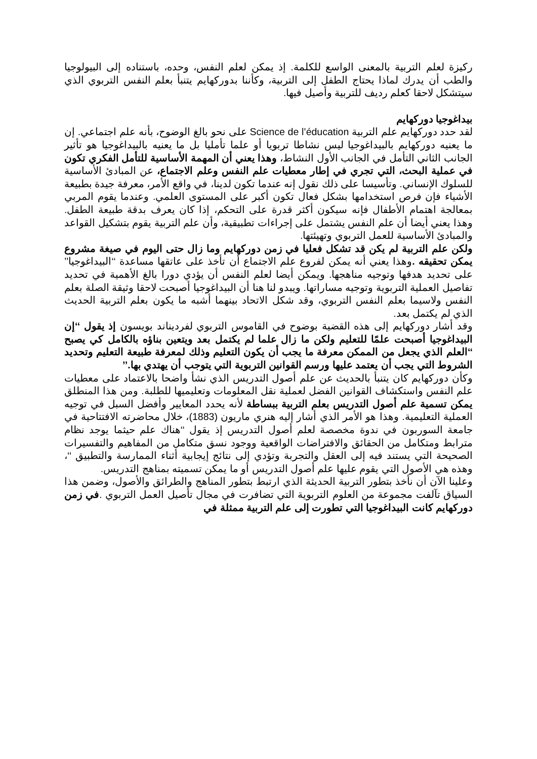ركيزة لعلم التربية بالمعنى الواسع للكلمة. إذ يمكن لعلم النفس، وحده، باستناده إلى البيولوجيا والطب أن يدرك لماذا يحتاج الطفل إلى التربية، وكأننا بدوركهايم يتنبأ بعلم النفس التربوي الذي سيتشكل لاحقا كعلم رديف للتربية وأصيل فيها.
بيداغوجيا دوركهايم
لقد حدد دوركهايم علم التربية Science de l’éducation على نحو بالغ الوضوح، بأنه علم اجتماعي. إن ما يعنيه دوركهايم بالبيداغوجيا ليس نشاطا تربويا أو علما تأمليا بل ما يعنيه بالبيداغوجيا هو تأثير الجانب الثاني التأمل في الجانب الأول النشاط، وهذا يعني أن المهمة الأساسية للتأمل الفكري تكون في عملية البحث، التي تجري في إطار معطيات علم النفس وعلم الاجتماع، عن المبادئ الأساسية للسلوك الإنساني. وتأسيسا على ذلك نقول إنه عندما تكون لدينا، في واقع الأمر، معرفة جيدة بطبيعة الأشياء فإن فرص استخدامها بشكل فعال تكون أكبر على المستوى العلمي. وعندما يقوم المربي بمعالجة اهتمام الأطفال فإنه سيكون أكثر قدرة على التحكم، إذا كان يعرف بدقة طبيعة الطفل. وهذا يعني أيضا أن علم النفس يشتمل على إجراءات تطبيقية، وأن علم التربية يقوم بتشكيل القواعد والمبادئ الأساسية للعمل التربوي وتهيئتها.
ولكن علم التربية لم يكن قد تشكل فعليا في زمن دوركهايم وما زال حتى اليوم في صيغة مشروع يمكن تحقيقه . وهذا يعني أنه يمكن لفروع علم الاجتماع أن تأخذ على عاتقها مساعدة ‘‘البيداغوجيا’’ على تحديد هدفها وتوجيه مناهجها. ويمكن أيضا لعلم النفس أن يؤدي دورا بالغ الأهمية في تحديد تفاصيل العملية التربوية وتوجيه مساراتها. ويبدو لنا هنا أن البيداغوجيا أصبحت لاحقا وثيقة الصلة بعلم النفس ولاسيما بعلم النفس التربوي، وقد شكل الاتحاد بينهما أشبه ما يكون بعلم التربية الحديث الذي لم يكتمل بعد.
وقد أشار دوركهايم إلى هذه القضية بوضوح في القاموس التربوي لفرديناند بويسون إذ يقول ‘‘إن البيداغوجيا أصبحت علمًا للتعليم ولكن ما زال علما لم يكتمل بعد ويتعين بناؤه بالكامل كي يصبح ‘‘العلم الذي يجعل من الممكن معرفة ما يجب أن يكون التعليم وذلك لمعرفة طبيعة التعليم وتحديد الشروط التي يجب أن يعتمد عليها ورسم القوانين التربوية التي يتوجب أن يهتدي بها.’’
وكأن دوركهايم كان يتنبأ بالحديث عن علم أصول التدريس الذي نشأ واضحا بالاعتماد على معطيات علم النفس واستكشاف القوانين الفضل لعملية نقل المعلومات وتعليميها للطلبة. ومن هذا المنطلق يمكن تسمية علم أصول التدريس بعلم التربية ببساطة لأنه يحدد المعايير وأفضل السبل في توجيه العملية التعليمية. وهذا هو الأمر الذي أشار إليه هنري ماريون (1883)، خلال محاضرته الافتتاحية في جامعة السوربون في ندوة مخصصة لعلم أصول التدريس إذ يقول ‘‘هناك علم حيثما يوجد نظام مترابط ومتكامل من الحقائق والافتراضات الواقعية ووجود نسق متكامل من المفاهيم والتفسيرات الصحيحة التي يستند فيه إلى العقل والتجربة وتؤدي إلى نتائج إيجابية أثناء الممارسة والتطبيق ‘‘، وهذه هي الأصول التي يقوم عليها علم أصول التدريس أو ما يمكن تسميته بمناهج التدريس.
وعلينا الآن أن نأخذ بتطور التربية الحديثة الذي ارتبط بتطور المناهج والطرائق والأصول، وضمن هذا السياق تآلفت مجموعة من العلوم التربوية التي تضافرت في مجال تأصيل العمل التربوي .في زمن دوركهايم كانت البيداغوجيا التي تطورت إلى علم التربية ممثلة في